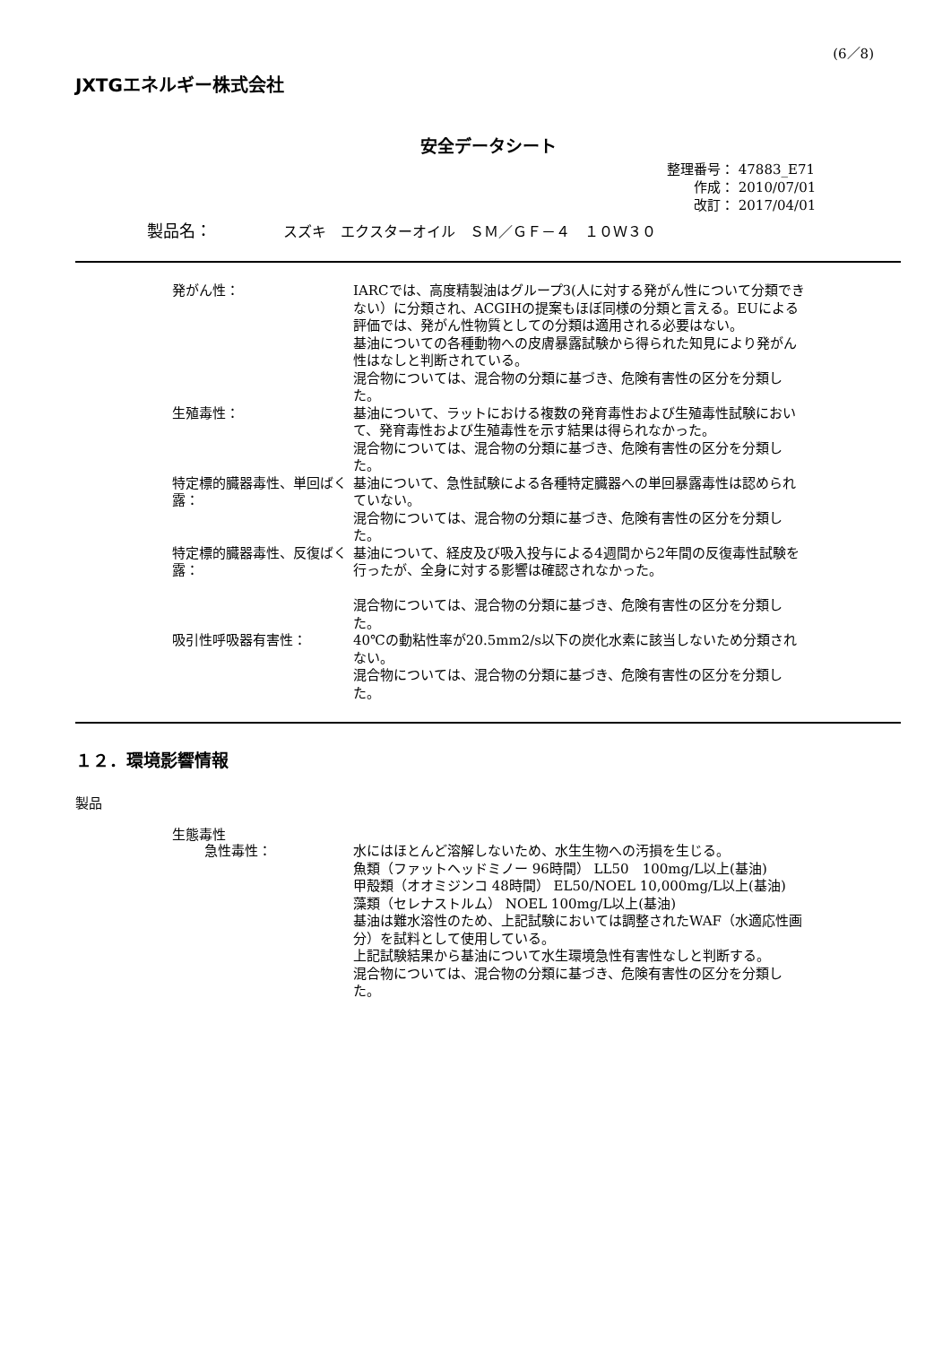(6／8)
JXTGエネルギー株式会社
安全データシート
整理番号： 47883_E71
　　作成： 2010/07/01
　　改訂： 2017/04/01
製品名： スズキ　エクスターオイル　ＳＭ／ＧＦ－４　１０Ｗ３０
発がん性： IARCでは、高度精製油はグループ3(人に対する発がん性について分類できない）に分類され、ACGIHの提案もほぼ同様の分類と言える。EUによる評価では、発がん性物質としての分類は適用される必要はない。
基油についての各種動物への皮膚暴露試験から得られた知見により発がん性はなしと判断されている。
混合物については、混合物の分類に基づき、危険有害性の区分を分類した。
生殖毒性： 基油について、ラットにおける複数の発育毒性および生殖毒性試験において、発育毒性および生殖毒性を示す結果は得られなかった。
混合物については、混合物の分類に基づき、危険有害性の区分を分類した。
特定標的臓器毒性、単回ばく露： 基油について、急性試験による各種特定臓器への単回暴露毒性は認められていない。
混合物については、混合物の分類に基づき、危険有害性の区分を分類した。
特定標的臓器毒性、反復ばく露： 基油について、経皮及び吸入投与による4週間から2年間の反復毒性試験を行ったが、全身に対する影響は確認されなかった。
混合物については、混合物の分類に基づき、危険有害性の区分を分類した。
吸引性呼吸器有害性： 40℃の動粘性率が20.5mm2/s以下の炭化水素に該当しないため分類されない。
混合物については、混合物の分類に基づき、危険有害性の区分を分類した。
１２．環境影響情報
製品
生態毒性
急性毒性： 水にはほとんど溶解しないため、水生生物への汚損を生じる。
魚類（ファットヘッドミノー 96時間） LL50　100mg/L以上(基油)
甲殻類（オオミジンコ 48時間） EL50/NOEL 10,000mg/L以上(基油)
藻類（セレナストルム） NOEL 100mg/L以上(基油)
基油は難水溶性のため、上記試験においては調整されたWAF（水適応性画分）を試料として使用している。
上記試験結果から基油について水生環境急性有害性なしと判断する。
混合物については、混合物の分類に基づき、危険有害性の区分を分類した。